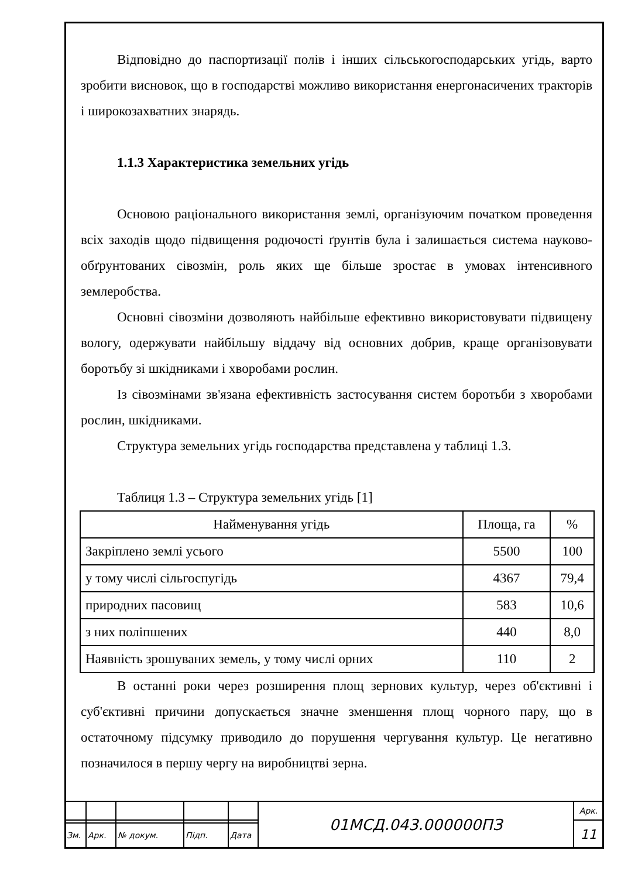Відповідно до паспортизації полів і інших сільськогосподарських угідь, варто зробити висновок, що в господарстві можливо використання енергонасичених тракторів і широкозахватних знарядь.
1.1.3 Характеристика земельних угідь
Основою раціонального використання землі, організуючим початком проведення всіх заходів щодо підвищення родючості ґрунтів була і залишається система науково-обґрунтованих сівозмін, роль яких ще більше зростає в умовах інтенсивного землеробства.
Основні сівозміни дозволяють найбільше ефективно використовувати підвищену вологу, одержувати найбільшу віддачу від основних добрив, краще організовувати боротьбу зі шкідниками і хворобами рослин.
Із сівозмінами зв'язана ефективність застосування систем боротьби з хворобами рослин, шкідниками.
Структура земельних угідь господарства представлена у таблиці 1.3.
Таблиця 1.3 – Структура земельних угідь [1]
| Найменування угідь | Площа, га | % |
| --- | --- | --- |
| Закріплено землі усього | 5500 | 100 |
| у тому числі сільгоспугідь | 4367 | 79,4 |
| природних пасовищ | 583 | 10,6 |
| з них поліпшених | 440 | 8,0 |
| Наявність зрошуваних земель, у тому числі орних | 110 | 2 |
В останні роки через розширення площ зернових культур, через об'єктивні і суб'єктивні причини допускається значне зменшення площ чорного пару, що в остаточному підсумку приводило до порушення чергування культур. Це негативно позначилося в першу чергу на виробництві зерна.
| | | | | | 01МСД.043.000000ПЗ | Арк. |
| | | | | | | 11 |
| Зм. | Арк. | № докум. | Підп. | Дата | | |